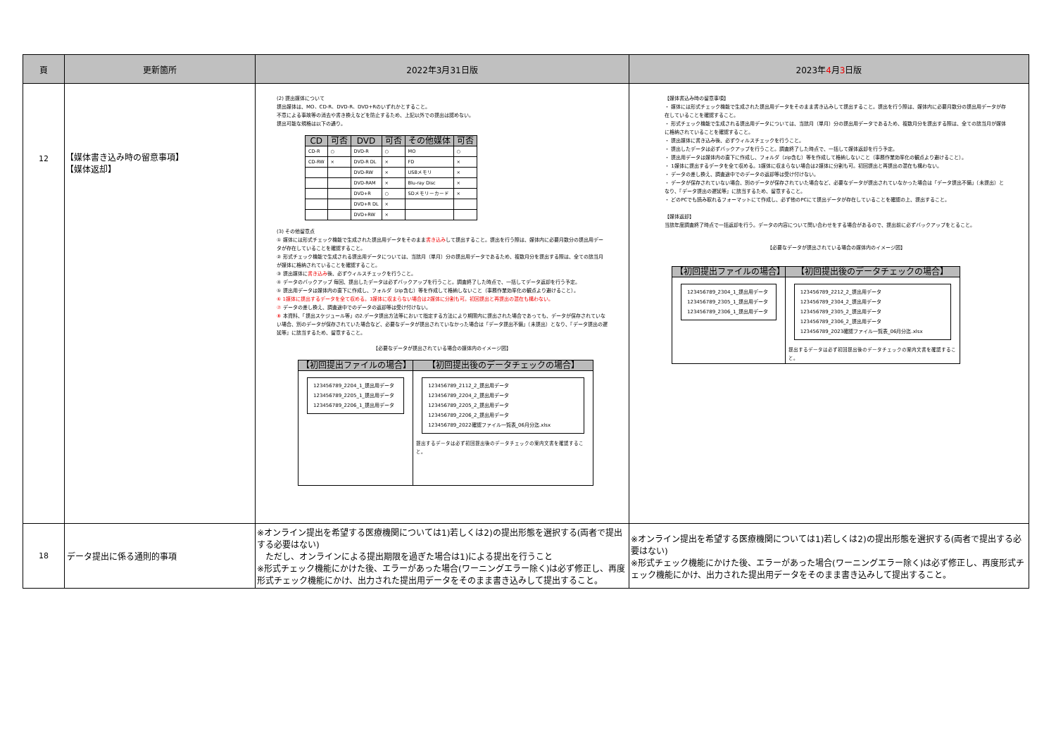| 頁 | 更新箇所 | 2022年3月31日版 | 2023年 4 月 3 日版 |
| --- | --- | --- | --- |
| 12 | 【媒体書き込み時の留意事項】 【媒体返却】 | (2) 提出媒体について 提出媒体は、MO、CD-R、DVD-R、DVD+Rのいずれかとすること。 不意による事故等の消去や書き換えなどを防止するため、上記以外での提出は認めない。 提出可能な規格は以下の通り。 / CD / 可否 / DVD / 可否 / その他媒体 / 可否 / / --- / --- / --- / --- / --- / --- / / CD-R / ○ / DVD-R / ○ / MO / ○ / / CD-RW / × / DVD-R DL / × / FD / × / / / / DVD-RW / × / USBメモリ / × / / / / DVD-RAM / × / Blu-ray Disc / × / / / / DVD+R / ○ / SDメモリーカード / × / / / / DVD+R DL / × / / / / / / DVD+RW / × / / / (3) その他留意点 ① 媒体には形式チェック機能で生成された提出用データをそのまま 書き込み して提出すること。提出を行う際は、媒体内に必要月数分の提出用データが存在していることを確認すること。 ② 形式チェック機能で生成される提出用データについては、当該月（単月）分の提出用データであるため、複数月分を提出する際は、全ての該当月が媒体に格納されていることを確認すること。 ③ 提出媒体に 書き込み 後、必ずウィルスチェックを行うこと。 ④ データのバックアップ 毎回、提出したデータは必ずバックアップを行うこと。調査終了した時点で、一括してデータ返却を行う予定。 ⑤ 提出用データは媒体内の直下に作成し、フォルダ（zip含む）等を作成して格納しないこと（事務作業効率化の観点より避けること）。 ⑥ 1媒体に提出するデータを全て収める。1媒体に収まらない場合は2媒体に分割も可。初回提出と再提出の混在も構わない。 ⑦ データの差し換え、調査途中でのデータの返却等は受け付けない。 ⑧ 本資料、「提出スケジュール等」の2.データ提出方法等において指定する方法により期限内に提出された場合であっても、データが保存されていない場合、別のデータが保存されていた場合など、必要なデータが提出されていなかった場合は「データ提出不備」（未提出）となり、『データ提出の遅延等』に該当するため、留意すること。 【必要なデータが提出されている場合の媒体内のイメージ図】 / 【初回提出ファイルの場合】 / 【初回提出後のデータチェックの場合】 / / --- / --- / / 123456789_2204_1_提出用データ 123456789_2205_1_提出用データ 123456789_2206_1_提出用データ / 123456789_2112_2_提出用データ 123456789_2204_2_提出用データ 123456789_2205_2_提出用データ 123456789_2206_2_提出用データ 123456789_2022確認ファイル一覧表_06月分迄.xlsx 提出するデータは必ず初回提出後のデータチェックの案内文書を確認すること。 / | 【媒体書込み時の留意事項】 ・ 媒体には形式チェック機能で生成された提出用データをそのまま書き込みして提出すること。提出を行う際は、媒体内に必要月数分の提出用データが存在していることを確認すること。 ・ 形式チェック機能で生成される提出用データについては、当該月（単月）分の提出用データであるため、複数月分を提出する際は、全ての該当月が媒体に格納されていることを確認すること。 ・ 提出媒体に書き込み後、必ずウィルスチェックを行うこと。 ・ 提出したデータは必ずバックアップを行うこと。調査終了した時点で、一括して媒体返却を行う予定。 ・ 提出用データは媒体内の直下に作成し、フォルダ（zip含む）等を作成して格納しないこと（事務作業効率化の観点より避けること）。 ・ 1媒体に提出するデータを全て収める。1媒体に収まらない場合は2媒体に分割も可。初回提出と再提出の混在も構わない。 ・ データの差し換え、調査途中でのデータの返却等は受け付けない。 ・ データが保存されていない場合、別のデータが保存されていた場合など、必要なデータが提出されていなかった場合は「データ提出不備」（未提出）となり、『データ提出の遅延等』に該当するため、留意すること。 ・ どのPCでも読み取れるフォーマットにて作成し、必ず他のPCにて提出データが存在していることを確認の上、提出すること。 【媒体返却】 当該年度調査終了時点で一括返却を行う。データの内容について問い合わせをする場合があるので、提出前に必ずバックアップをとること。 【必要なデータが提出されている場合の媒体内のイメージ図】 / 【初回提出ファイルの場合】 / 【初回提出後のデータチェックの場合】 / / --- / --- / / 123456789_2304_1_提出用データ 123456789_2305_1_提出用データ 123456789_2306_1_提出用データ / 123456789_2212_2_提出用データ 123456789_2304_2_提出用データ 123456789_2305_2_提出用データ 123456789_2306_2_提出用データ 123456789_2023確認ファイル一覧表_06月分迄.xlsx 提出するデータは必ず初回提出後のデータチェックの案内文書を確認すること。 / |
| 18 | データ提出に係る通則的事項 | ※オンライン提出を希望する医療機関については1)若しくは2)の提出形態を選択する(両者で提出する必要はない) ただし、オンラインによる提出期限を過ぎた場合は1)による提出を行うこと ※形式チェック機能にかけた後、エラーがあった場合(ワーニングエラー除く)は必ず修正し、再度形式チェック機能にかけ、出力された提出用データをそのまま書き込みして提出すること。 | ※オンライン提出を希望する医療機関については1)若しくは2)の提出形態を選択する(両者で提出する必要はない) ※形式チェック機能にかけた後、エラーがあった場合(ワーニングエラー除く)は必ず修正し、再度形式チェック機能にかけ、出力された提出用データをそのまま書き込みして提出すること。 |